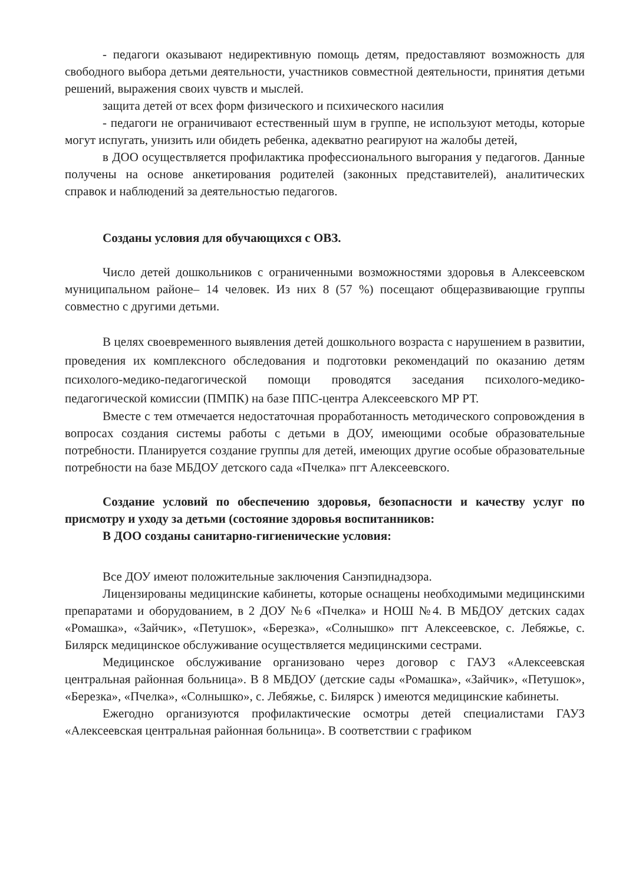- педагоги оказывают недирективную помощь детям, предоставляют возможность для свободного выбора детьми деятельности, участников совместной деятельности, принятия детьми решений, выражения своих чувств и мыслей.
защита детей от всех форм физического и психического насилия
- педагоги не ограничивают естественный шум в группе, не используют методы, которые могут испугать, унизить или обидеть ребенка, адекватно реагируют на жалобы детей,
в ДОО осуществляется профилактика профессионального выгорания у педагогов. Данные получены на основе анкетирования родителей (законных представителей), аналитических справок и наблюдений за деятельностью педагогов.
Созданы условия для обучающихся с ОВЗ.
Число детей дошкольников с ограниченными возможностями здоровья в Алексеевском муниципальном районе– 14 человек. Из них 8 (57 %) посещают общеразвивающие группы совместно с другими детьми.
В целях своевременного выявления детей дошкольного возраста с нарушением в развитии, проведения их комплексного обследования и подготовки рекомендаций по оказанию детям психолого-медико-педагогической помощи проводятся заседания психолого-медико-педагогической комиссии (ПМПК) на базе ППС-центра Алексеевского МР РТ.
Вместе с тем отмечается недостаточная проработанность методического сопровождения в вопросах создания системы работы с детьми в ДОУ, имеющими особые образовательные потребности. Планируется создание группы для детей, имеющих другие особые образовательные потребности на базе МБДОУ детского сада «Пчелка» пгт Алексеевского.
Создание условий по обеспечению здоровья, безопасности и качеству услуг по присмотру и уходу за детьми (состояние здоровья воспитанников:
В ДОО созданы санитарно-гигиенические условия:
Все ДОУ имеют положительные заключения Санэпиднадзора.
Лицензированы медицинские кабинеты, которые оснащены необходимыми медицинскими препаратами и оборудованием, в 2 ДОУ №6 «Пчелка» и НОШ №4. В МБДОУ детских садах «Ромашка», «Зайчик», «Петушок», «Березка», «Солнышко» пгт Алексеевское, с. Лебяжье, с. Билярск медицинское обслуживание осуществляется медицинскими сестрами.
Медицинское обслуживание организовано через договор с ГАУЗ «Алексеевская центральная районная больница». В 8 МБДОУ (детские сады «Ромашка», «Зайчик», «Петушок», «Березка», «Пчелка», «Солнышко», с. Лебяжье, с. Билярск ) имеются медицинские кабинеты.
Ежегодно организуются профилактические осмотры детей специалистами ГАУЗ «Алексеевская центральная районная больница». В соответствии с графиком